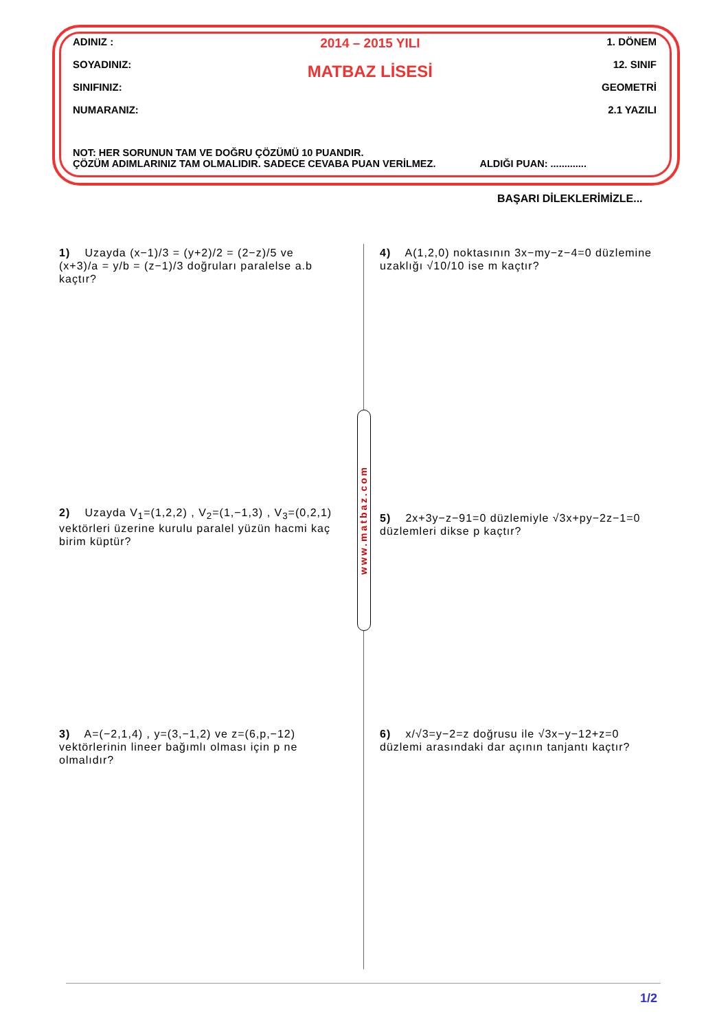ADINIZ :
SOYADINIZ:
SINIFINIZ:
NUMARANIZ:
2014 – 2015 YILI
MATBAZ LİSESİ
1. DÖNEM
12. SINIF
GEOMETRİ
2.1 YAZILI
NOT: HER SORUNUN TAM VE DOĞRU ÇÖZÜMÜ 10 PUANDIR.
ÇÖZÜM ADIMLARINIZ TAM OLMALIDIR. SADECE CEVABA PUAN VERİLMEZ. ALDIĞI PUAN: .............
BAŞARI DİLEKLERİMİZLE...
1) Uzayda (x−1)/3 = (y+2)/2 = (2−z)/5 ve (x+3)/a = y/b = (z−1)/3 doğruları paralelse a.b kaçtır?
4) A(1,2,0) noktasının 3x−my−z−4=0 düzlemine uzaklığı √10/10 ise m kaçtır?
2) Uzayda V<sub>1</sub>=(1,2,2) , V<sub>2</sub>=(1,−1,3) , V<sub>3</sub>=(0,2,1) vektörleri üzerine kurulu paralel yüzün hacmi kaç birim küptür?
5) 2x+3y−z−91=0 düzlemiyle √3x+py−2z−1=0 düzlemleri dikse p kaçtır?
3) A=(−2,1,4) , y=(3,−1,2) ve z=(6,p,−12) vektörlerinin lineer bağımlı olması için p ne olmalıdır?
6) x/√3=y−2=z doğrusu ile √3x−y−12+z=0 düzlemi arasındaki dar açının tanjantı kaçtır?
www.matbaz.com
1/2